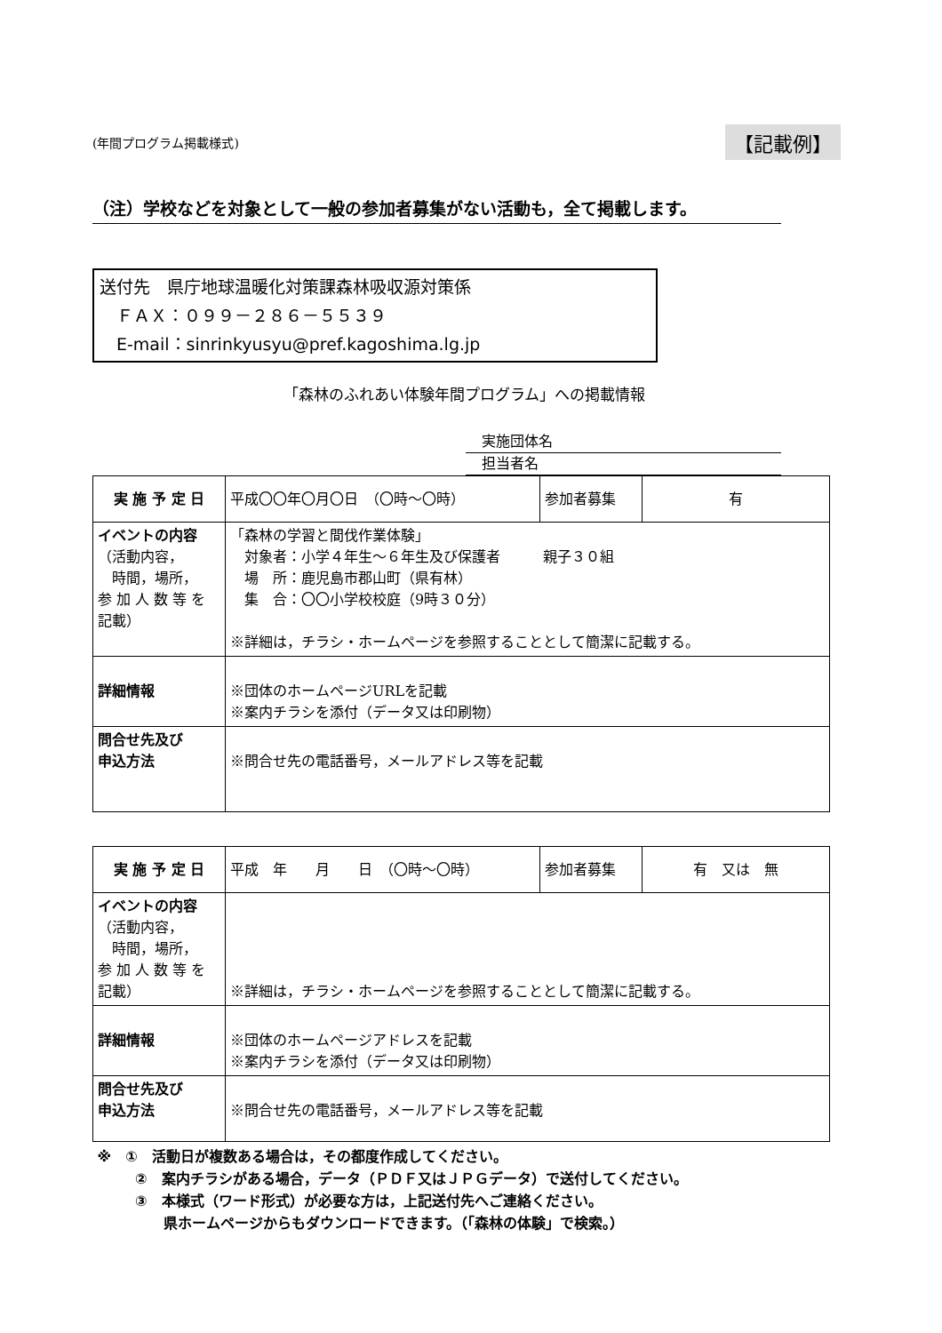(年間プログラム掲載様式) 【記載例】
（注）学校などを対象として一般の参加者募集がない活動も，全て掲載します。
送付先　県庁地球温暖化対策課森林吸収源対策係
　ＦＡＸ：０９９－２８６－５５３９
　E-mail：sinrinkyusyu@pref.kagoshima.lg.jp
「森林のふれあい体験年間プログラム」への掲載情報
実施団体名
担当者名
| 実 施 予 定 日 | 平成〇〇年〇月〇日 （〇時～〇時） | 参加者募集 | 有 |
| イベントの内容 （活動内容， 時間，場所， 参 加 人 数 等 を 記載） | 「森林の学習と間伐作業体験」 対象者：小学４年生～６年生及び保護者 親子３０組 場 所：鹿児島市郡山町（県有林） 集 合：〇〇小学校校庭（9時３０分） ※詳細は，チラシ・ホームページを参照することとして簡潔に記載する。 | | |
| 詳細情報 | ※団体のホームページURLを記載 ※案内チラシを添付（データ又は印刷物） | | |
| 問合せ先及び 申込方法 | ※問合せ先の電話番号，メールアドレス等を記載 | | |
| 実 施 予 定 日 | 平成 年 月 日 （〇時～〇時） | 参加者募集 | 有 又は 無 |
| イベントの内容 （活動内容， 時間，場所， 参 加 人 数 等 を 記載） | ※詳細は，チラシ・ホームページを参照することとして簡潔に記載する。 | | |
| 詳細情報 | ※団体のホームページアドレスを記載 ※案内チラシを添付（データ又は印刷物） | | |
| 問合せ先及び 申込方法 | ※問合せ先の電話番号，メールアドレス等を記載 | | |
※　①　活動日が複数ある場合は，その都度作成してください。
　　　②　案内チラシがある場合，データ（ＰＤＦ又はＪＰＧデータ）で送付してください。
　　　③　本様式（ワード形式）が必要な方は，上記送付先へご連絡ください。
　　　　　県ホームページからもダウンロードできます。（「森林の体験」で検索。）